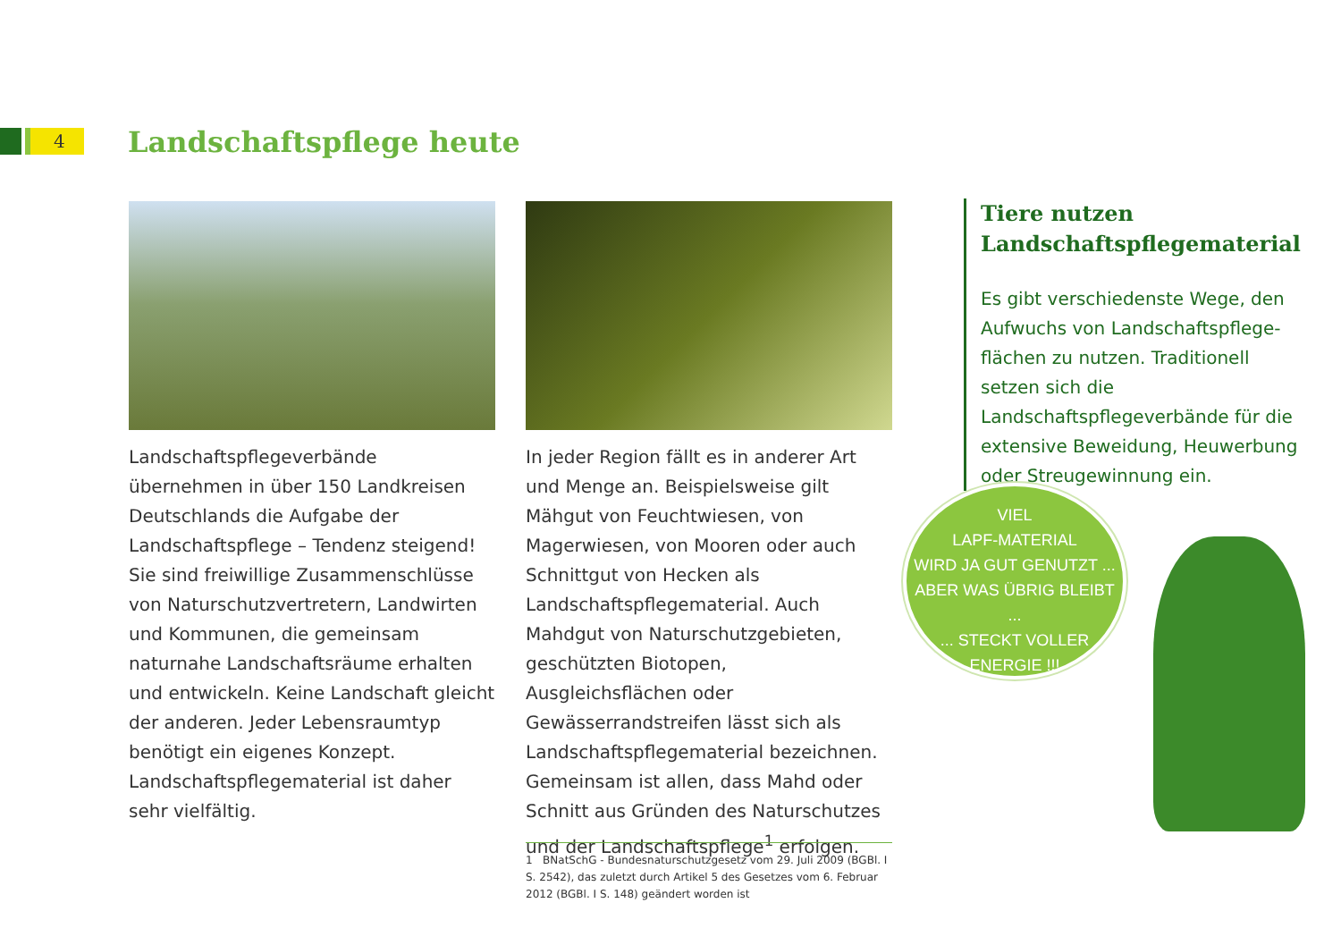4 Landschaftspflege heute
Landschaftspflegeverbände übernehmen in über 150 Landkreisen Deutschlands die Aufgabe der Landschaftspflege – Tendenz steigend! Sie sind freiwillige Zusammen­schlüsse von Naturschutzvertretern, Landwirten und Kommunen, die gemeinsam naturnahe Landschaftsräume erhalten und entwickeln. Keine Landschaft gleicht der anderen. Jeder Lebensraumtyp benötigt ein eigenes Konzept. Landschaftspflegematerial ist daher sehr vielfältig.
In jeder Region fällt es in anderer Art und Menge an. Beispielsweise gilt Mähgut von Feuchtwiesen, von Magerwiesen, von Mooren oder auch Schnittgut von Hecken als Landschaftspflegematerial. Auch Mahdgut von Naturschutzgebieten, geschützten Biotopen, Ausgleichsflächen oder Gewässerrandstreifen lässt sich als Landschaftspflegematerial bezeichnen. Gemeinsam ist allen, dass Mahd oder Schnitt aus Gründen des Naturschutzes und der Landschaftspflege<sup>1</sup> erfolgen.
Tiere nutzen Landschaftspflegematerial
Es gibt verschiedenste Wege, den Aufwuchs von Landschaftspflege­flächen zu nutzen. Traditionell setzen sich die Landschaftspflegeverbände für die extensive Beweidung, Heuwerbung oder Streugewinnung ein.
VIEL
LAPF-MATERIAL
WIRD JA GUT GENUTZT ...
ABER WAS ÜBRIG BLEIBT ...
... STECKT VOLLER
ENERGIE !!!
1 BNatSchG - Bundesnaturschutzgesetz vom 29. Juli 2009 (BGBl. I S. 2542), das zuletzt durch Artikel 5 des Gesetzes vom 6. Februar 2012 (BGBl. I S. 148) geändert worden ist